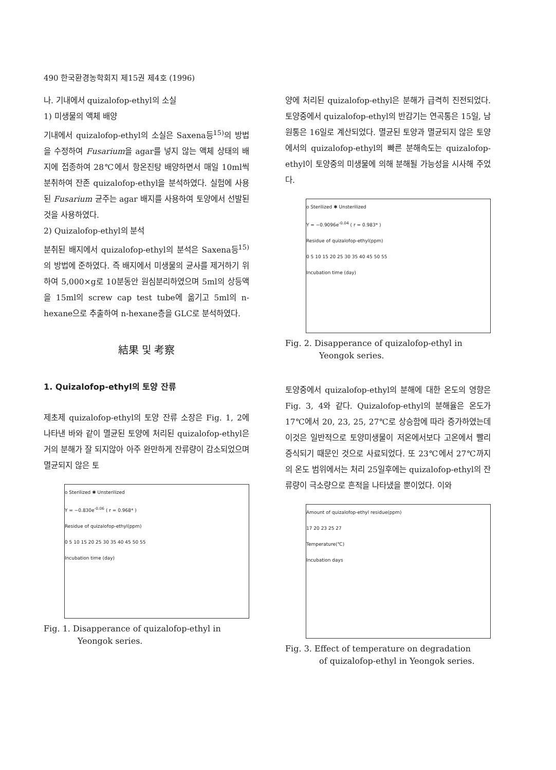490 한국환경농학회지 제15권 제4호 (1996)
나. 기내에서 quizalofop-ethyl의 소실
1) 미생물의 액체 배양
기내에서 quizalofop-ethyl의 소실은 Saxena등<sup>15)</sup>의 방법을 수정하여 Fusarium을 agar를 넣지 않는 액체 상태의 배지에 접종하여 28℃에서 항온진탕 배양하면서 매일 10ml씩 분취하여 잔존 quizalofop-ethyl을 분석하였다. 실험에 사용된 Fusarium 균주는 agar 배지를 사용하여 토양에서 선발된것을 사용하였다.
2) Quizalofop-ethyl의 분석
분취된 배지에서 quizalofop-ethyl의 분석은 Saxena등<sup>15)</sup>의 방법에 준하였다. 즉 배지에서 미생물의 균사를 제거하기 위하여 5,000×g로 10분동안 원심분리하였으며 5ml의 상등액을 15ml의 screw cap test tube에 옮기고 5ml의 n-hexane으로 추출하여 n-hexane층을 GLC로 분석하였다.
結果 및 考察
1. Quizalofop-ethyl의 토양 잔류
제초제 quizalofop-ethyl의 토양 잔류 소장은 Fig. 1, 2에 나타낸 바와 같이 멸균된 토양에 처리된 quizalofop-ethyl은 거의 분해가 잘 되지않아 아주 완만하게 잔류량이 감소되었으며 멸균되지 않은 토
o Sterilized ✱ Unsterilized
Y = −0.830e<sup>-0.06</sup> ( r = 0.968* )
Residue of quizalofop-ethyl(ppm)
0 5 10 15 20 25 30 35 40 45 50 55
Incubation time (day)
Fig. 1. Disapperance of quizalofop-ethyl in
Yeongok series.
양에 처리된 quizalofop-ethyl은 분해가 급격히 진전되었다. 토양중에서 quizalofop-ethyl의 반감기는 연곡통은 15일, 남원통은 16일로 계산되었다. 멸균된 토양과 멸균되지 않은 토양에서의 quizalofop-ethyl의 빠른 분해속도는 quizalofop-ethyl이 토양중의 미생물에 의해 분해될 가능성을 시사해 주었다.
o Sterilized ✱ Unsterilized
Y = −0.9096e<sup>-0.04</sup> ( r = 0.983* )
Residue of quizalofop-ethyl(ppm)
0 5 10 15 20 25 30 35 40 45 50 55
Incubation time (day)
Fig. 2. Disapperance of quizalofop-ethyl in
Yeongok series.
토양중에서 quizalofop-ethyl의 분해에 대한 온도의 영향은 Fig. 3, 4와 같다. Quizalofop-ethyl의 분해율은 온도가 17℃에서 20, 23, 25, 27℃로 상승함에 따라 증가하였는데 이것은 일반적으로 토양미생물이 저온에서보다 고온에서 빨리 증식되기 때문인 것으로 사료되었다. 또 23℃에서 27℃까지의 온도 범위에서는 처리 25일후에는 quizalofop-ethyl의 잔류량이 극소량으로 흔적을 나타냈을 뿐이었다. 이와
Amount of quizalofop-ethyl residue(ppm)
17 20 23 25 27
Temperature(℃)
Incubation days
Fig. 3. Effect of temperature on degradation
of quizalofop-ethyl in Yeongok series.